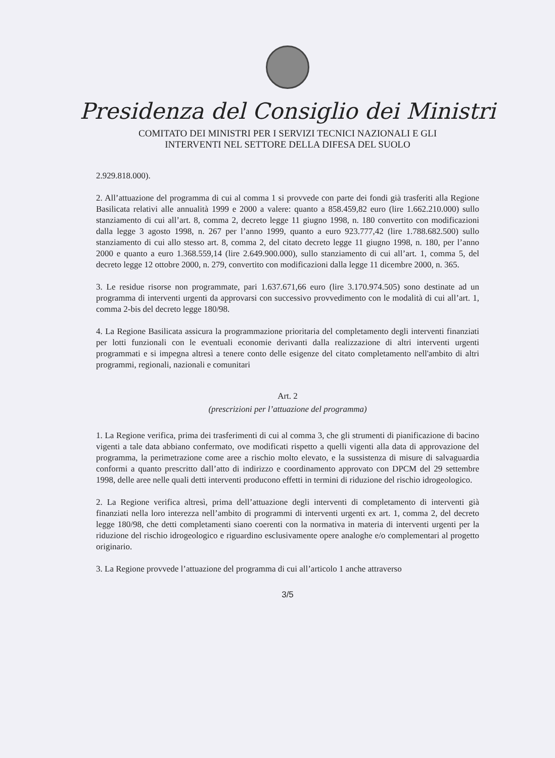Presidenza del Consiglio dei Ministri
COMITATO DEI MINISTRI PER I SERVIZI TECNICI NAZIONALI E GLI
INTERVENTI NEL SETTORE DELLA DIFESA DEL SUOLO
2.929.818.000).
2. All’attuazione del programma di cui al comma 1 si provvede con parte dei fondi già trasferiti alla Regione Basilicata relativi alle annualità 1999 e 2000 a valere: quanto a 858.459,82 euro (lire 1.662.210.000) sullo stanziamento di cui all’art. 8, comma 2, decreto legge 11 giugno 1998, n. 180 convertito con modificazioni dalla legge 3 agosto 1998, n. 267 per l’anno 1999, quanto a euro 923.777,42 (lire 1.788.682.500) sullo stanziamento di cui allo stesso art. 8, comma 2, del citato decreto legge 11 giugno 1998, n. 180, per l’anno 2000 e quanto a euro 1.368.559,14 (lire 2.649.900.000), sullo stanziamento di cui all’art. 1, comma 5, del decreto legge 12 ottobre 2000, n. 279, convertito con modificazioni dalla legge 11 dicembre 2000, n. 365.
3. Le residue risorse non programmate, pari 1.637.671,66 euro (lire 3.170.974.505) sono destinate ad un programma di interventi urgenti da approvarsi con successivo provvedimento con le modalità di cui all’art. 1, comma 2-bis del decreto legge 180/98.
4. La Regione Basilicata assicura la programmazione prioritaria del completamento degli interventi finanziati per lotti funzionali con le eventuali economie derivanti dalla realizzazione di altri interventi urgenti programmati e si impegna altresì a tenere conto delle esigenze del citato completamento nell'ambito di altri programmi, regionali, nazionali e comunitari
Art. 2
(prescrizioni per l’attuazione del programma)
1. La Regione verifica, prima dei trasferimenti di cui al comma 3, che gli strumenti di pianificazione di bacino vigenti a tale data abbiano confermato, ove modificati rispetto a quelli vigenti alla data di approvazione del programma, la perimetrazione come aree a rischio molto elevato, e la sussistenza di misure di salvaguardia conformi a quanto prescritto dall’atto di indirizzo e coordinamento approvato con DPCM del 29 settembre 1998, delle aree nelle quali detti interventi producono effetti in termini di riduzione del rischio idrogeologico.
2. La Regione verifica altresì, prima dell’attuazione degli interventi di completamento di interventi già finanziati nella loro interezza nell’ambito di programmi di interventi urgenti ex art. 1, comma 2, del decreto legge 180/98, che detti completamenti siano coerenti con la normativa in materia di interventi urgenti per la riduzione del rischio idrogeologico e riguardino esclusivamente opere analoghe e/o complementari al progetto originario.
3. La Regione provvede l’attuazione del programma di cui all’articolo 1 anche attraverso
3/5